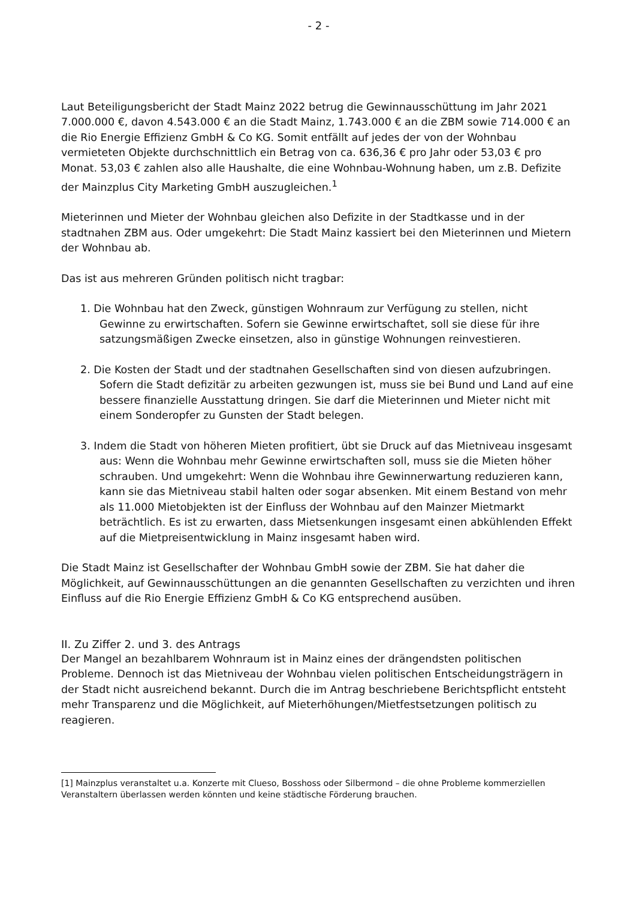- 2 -
Laut Beteiligungsbericht der Stadt Mainz 2022 betrug die Gewinnausschüttung im Jahr 2021 7.000.000 €, davon 4.543.000 € an die Stadt Mainz, 1.743.000 € an die ZBM sowie 714.000 € an die Rio Energie Effizienz GmbH & Co KG. Somit entfällt auf jedes der von der Wohnbau vermieteten Objekte durchschnittlich ein Betrag von ca. 636,36 € pro Jahr oder 53,03 € pro Monat. 53,03 € zahlen also alle Haushalte, die eine Wohnbau-Wohnung haben, um z.B. Defizite der Mainzplus City Marketing GmbH auszugleichen.<sup>1</sup>
Mieterinnen und Mieter der Wohnbau gleichen also Defizite in der Stadtkasse und in der stadtnahen ZBM aus. Oder umgekehrt: Die Stadt Mainz kassiert bei den Mieterinnen und Mietern der Wohnbau ab.
Das ist aus mehreren Gründen politisch nicht tragbar:
1. Die Wohnbau hat den Zweck, günstigen Wohnraum zur Verfügung zu stellen, nicht Gewinne zu erwirtschaften. Sofern sie Gewinne erwirtschaftet, soll sie diese für ihre satzungsmäßigen Zwecke einsetzen, also in günstige Wohnungen reinvestieren.
2. Die Kosten der Stadt und der stadtnahen Gesellschaften sind von diesen aufzubringen. Sofern die Stadt defizitär zu arbeiten gezwungen ist, muss sie bei Bund und Land auf eine bessere finanzielle Ausstattung dringen. Sie darf die Mieterinnen und Mieter nicht mit einem Sonderopfer zu Gunsten der Stadt belegen.
3. Indem die Stadt von höheren Mieten profitiert, übt sie Druck auf das Mietniveau insgesamt aus: Wenn die Wohnbau mehr Gewinne erwirtschaften soll, muss sie die Mieten höher schrauben. Und umgekehrt: Wenn die Wohnbau ihre Gewinnerwartung reduzieren kann, kann sie das Mietniveau stabil halten oder sogar absenken. Mit einem Bestand von mehr als 11.000 Mietobjekten ist der Einfluss der Wohnbau auf den Mainzer Mietmarkt beträchtlich. Es ist zu erwarten, dass Mietsenkungen insgesamt einen abkühlenden Effekt auf die Mietpreisentwicklung in Mainz insgesamt haben wird.
Die Stadt Mainz ist Gesellschafter der Wohnbau GmbH sowie der ZBM. Sie hat daher die Möglichkeit, auf Gewinnausschüttungen an die genannten Gesellschaften zu verzichten und ihren Einfluss auf die Rio Energie Effizienz GmbH & Co KG entsprechend ausüben.
II. Zu Ziffer 2. und 3. des Antrags
Der Mangel an bezahlbarem Wohnraum ist in Mainz eines der drängendsten politischen Probleme. Dennoch ist das Mietniveau der Wohnbau vielen politischen Entscheidungsträgern in der Stadt nicht ausreichend bekannt. Durch die im Antrag beschriebene Berichtspflicht entsteht mehr Transparenz und die Möglichkeit, auf Mieterhöhungen/Mietfestsetzungen politisch zu reagieren.
[1] Mainzplus veranstaltet u.a. Konzerte mit Clueso, Bosshoss oder Silbermond – die ohne Probleme kommerziellen Veranstaltern überlassen werden könnten und keine städtische Förderung brauchen.